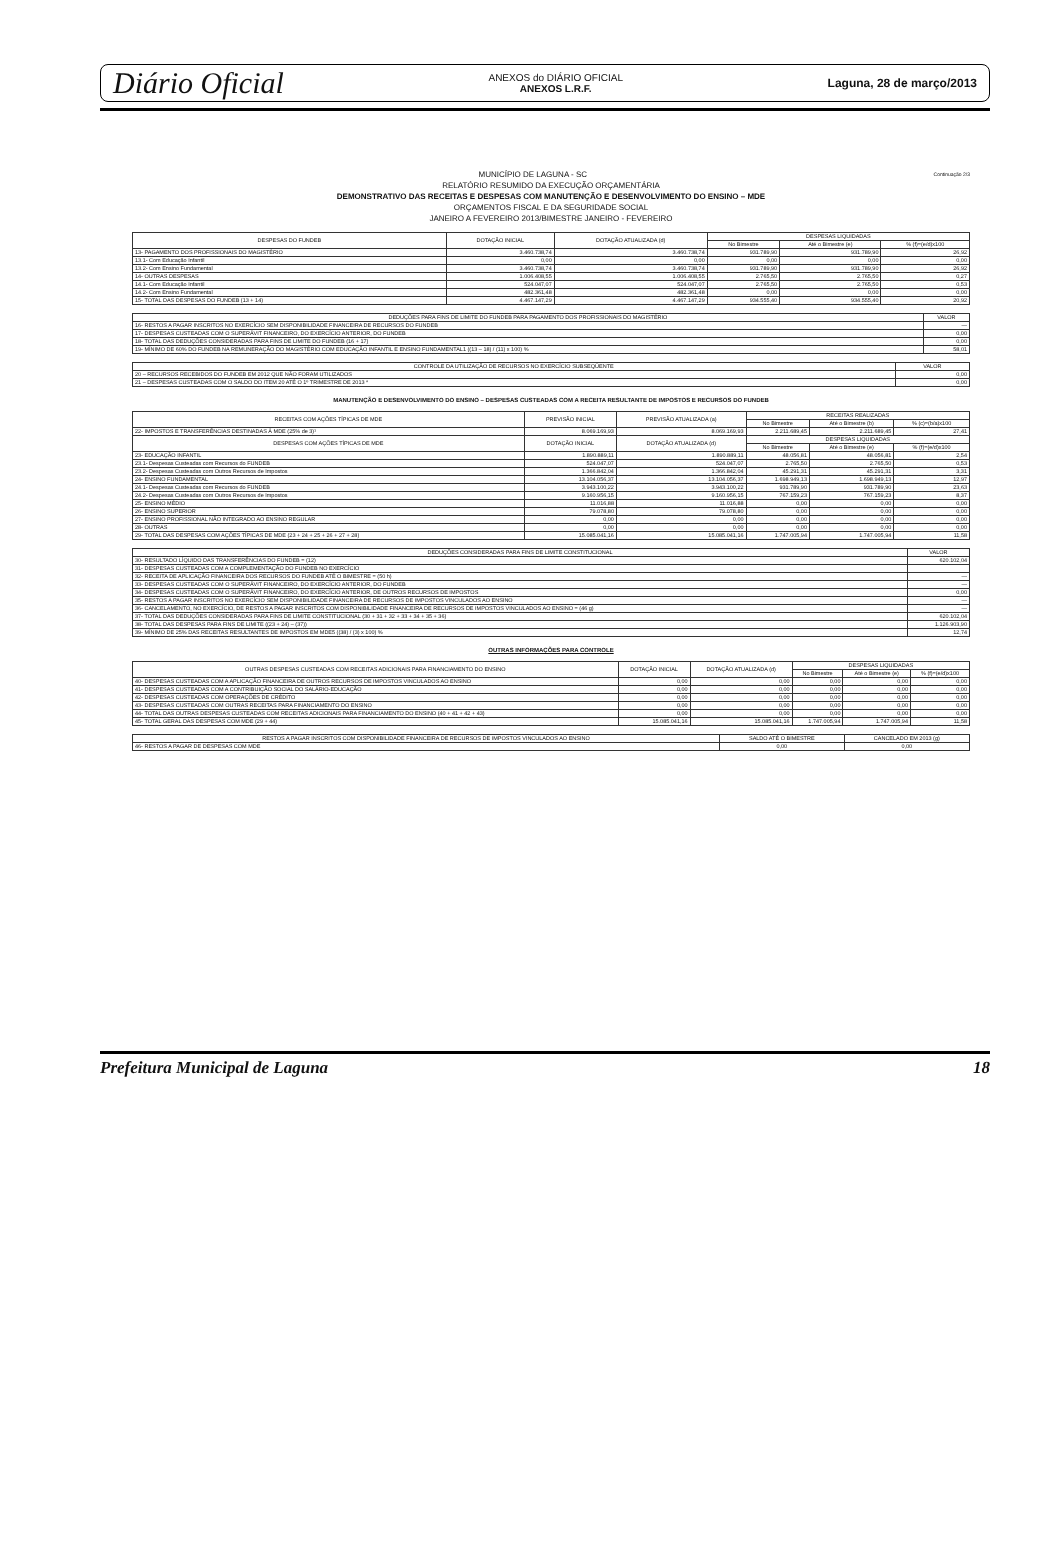Diário Oficial ANEXOS do DIÁRIO OFICIAL
ANEXOS L.R.F. Laguna, 28 de março/2013
Continuação 2/3 MUNICÍPIO DE LAGUNA - SC
RELATÓRIO RESUMIDO DA EXECUÇÃO ORÇAMENTÁRIA
DEMONSTRATIVO DAS RECEITAS E DESPESAS COM MANUTENÇÃO E DESENVOLVIMENTO DO ENSINO – MDE
ORÇAMENTOS FISCAL E DA SEGURIDADE SOCIAL
JANEIRO A FEVEREIRO 2013/BIMESTRE JANEIRO - FEVEREIRO
| DESPESAS DO FUNDEB | DOTAÇÃO INICIAL | DOTAÇÃO ATUALIZADA (d) | DESPESAS LIQUIDADAS | | |
| --- | --- | --- | --- | --- | --- |
| | | | No Bimestre | Até o Bimestre (e) | % (f)=(e/d)x100 |
| 13- PAGAMENTO DOS PROFISSIONAIS DO MAGISTÉRIO | 3.460.738,74 | 3.460.738,74 | 931.789,90 | 931.789,90 | 26,92 |
| 13.1- Com Educação Infantil | 0,00 | 0,00 | 0,00 | 0,00 | 0,00 |
| 13.2- Com Ensino Fundamental | 3.460.738,74 | 3.460.738,74 | 931.789,90 | 931.789,90 | 26,92 |
| 14- OUTRAS DESPESAS | 1.006.408,55 | 1.006.408,55 | 2.765,50 | 2.765,50 | 0,27 |
| 14.1- Com Educação Infantil | 524.047,07 | 524.047,07 | 2.765,50 | 2.765,50 | 0,53 |
| 14.2- Com Ensino Fundamental | 482.361,48 | 482.361,48 | 0,00 | 0,00 | 0,00 |
| 15- TOTAL DAS DESPESAS DO FUNDEB (13 + 14) | 4.467.147,29 | 4.467.147,29 | 934.555,40 | 934.555,40 | 20,92 |
| DEDUÇÕES PARA FINS DE LIMITE DO FUNDEB PARA PAGAMENTO DOS PROFISSIONAIS DO MAGISTÉRIO | VALOR |
| --- | --- |
| 16- RESTOS A PAGAR INSCRITOS NO EXERCÍCIO SEM DISPONIBILIDADE FINANCEIRA DE RECURSOS DO FUNDEB | — |
| 17- DESPESAS CUSTEADAS COM O SUPERÁVIT FINANCEIRO, DO EXERCÍCIO ANTERIOR, DO FUNDEB | 0,00 |
| 18- TOTAL DAS DEDUÇÕES CONSIDERADAS PARA FINS DE LIMITE DO FUNDEB (16 + 17) | 0,00 |
| 19- MÍNIMO DE 60% DO FUNDEB NA REMUNERAÇÃO DO MAGISTÉRIO COM EDUCAÇÃO INFANTIL E ENSINO FUNDAMENTAL1 ((13 – 18) / (11) x 100) % | 58,01 |
| CONTROLE DA UTILIZAÇÃO DE RECURSOS NO EXERCÍCIO SUBSEQÜENTE | VALOR |
| --- | --- |
| 20 – RECURSOS RECEBIDOS DO FUNDEB EM 2012 QUE NÃO FORAM UTILIZADOS | 0,00 |
| 21 – DESPESAS CUSTEADAS COM O SALDO DO ITEM 20 ATÉ O 1º TRIMESTRE DE 2013 * | 0,00 |
MANUTENÇÃO E DESENVOLVIMENTO DO ENSINO – DESPESAS CUSTEADAS COM A RECEITA RESULTANTE DE IMPOSTOS E RECURSOS DO FUNDEB
| RECEITAS COM AÇÕES TÍPICAS DE MDE | PREVISÃO INICIAL | PREVISÃO ATUALIZADA (a) | RECEITAS REALIZADAS | | |
| --- | --- | --- | --- | --- | --- |
| | | | No Bimestre | Até o Bimestre (b) | % (c)=(b/a)x100 |
| 22- IMPOSTOS E TRANSFERÊNCIAS DESTINADAS À MDE (25% de 3)¹ | 8.069.169,93 | 8.069.169,93 | 2.211.689,45 | 2.211.689,45 | 27,41 |
| DESPESAS COM AÇÕES TÍPICAS DE MDE | DOTAÇÃO INICIAL | DOTAÇÃO ATUALIZADA (d) | DESPESAS LIQUIDADAS | | |
| | | | No Bimestre | Até o Bimestre (e) | % (f)=(e/d)x100 |
| 23- EDUCAÇÃO INFANTIL | 1.890.889,11 | 1.890.889,11 | 48.056,81 | 48.056,81 | 2,54 |
| 23.1- Despesas Custeadas com Recursos do FUNDEB | 524.047,07 | 524.047,07 | 2.765,50 | 2.765,50 | 0,53 |
| 23.2- Despesas Custeadas com Outros Recursos de Impostos | 1.366.842,04 | 1.366.842,04 | 45.291,31 | 45.291,31 | 3,31 |
| 24- ENSINO FUNDAMENTAL | 13.104.056,37 | 13.104.056,37 | 1.698.949,13 | 1.698.949,13 | 12,97 |
| 24.1- Despesas Custeadas com Recursos do FUNDEB | 3.943.100,22 | 3.943.100,22 | 931.789,90 | 931.789,90 | 23,63 |
| 24.2- Despesas Custeadas com Outros Recursos de Impostos | 9.160.956,15 | 9.160.956,15 | 767.159,23 | 767.159,23 | 8,37 |
| 25- ENSINO MÉDIO | 11.016,88 | 11.016,88 | 0,00 | 0,00 | 0,00 |
| 26- ENSINO SUPERIOR | 79.078,80 | 79.078,80 | 0,00 | 0,00 | 0,00 |
| 27- ENSINO PROFISSIONAL NÃO INTEGRADO AO ENSINO REGULAR | 0,00 | 0,00 | 0,00 | 0,00 | 0,00 |
| 28- OUTRAS | 0,00 | 0,00 | 0,00 | 0,00 | 0,00 |
| 29- TOTAL DAS DESPESAS COM AÇÕES TÍPICAS DE MDE (23 + 24 + 25 + 26 + 27 + 28) | 15.085.041,16 | 15.085.041,16 | 1.747.005,94 | 1.747.005,94 | 11,58 |
| DEDUÇÕES CONSIDERADAS PARA FINS DE LIMITE CONSTITUCIONAL | VALOR |
| --- | --- |
| 30- RESULTADO LÍQUIDO DAS TRANSFERÊNCIAS DO FUNDEB = (12) | 620.102,04 |
| 31- DESPESAS CUSTEADAS COM A COMPLEMENTAÇÃO DO FUNDEB NO EXERCÍCIO | |
| 32- RECEITA DE APLICAÇÃO FINANCEIRA DOS RECURSOS DO FUNDEB ATÉ O BIMESTRE = (50 h) | — |
| 33- DESPESAS CUSTEADAS COM O SUPERÁVIT FINANCEIRO, DO EXERCÍCIO ANTERIOR, DO FUNDEB | — |
| 34- DESPESAS CUSTEADAS COM O SUPERÁVIT FINANCEIRO, DO EXERCÍCIO ANTERIOR, DE OUTROS RECURSOS DE IMPOSTOS | 0,00 |
| 35- RESTOS A PAGAR INSCRITOS NO EXERCÍCIO SEM DISPONIBILIDADE FINANCEIRA DE RECURSOS DE IMPOSTOS VINCULADOS AO ENSINO | — |
| 36- CANCELAMENTO, NO EXERCÍCIO, DE RESTOS A PAGAR INSCRITOS COM DISPONIBILIDADE FINANCEIRA DE RECURSOS DE IMPOSTOS VINCULADOS AO ENSINO = (46 g) | — |
| 37- TOTAL DAS DEDUÇÕES CONSIDERADAS PARA FINS DE LIMITE CONSTITUCIONAL (30 + 31 + 32 + 33 + 34 + 35 + 36) | 620.102,04 |
| 38- TOTAL DAS DESPESAS PARA FINS DE LIMITE ((23 + 24) – (37)) | 1.126.903,90 |
| 39- MÍNIMO DE 25% DAS RECEITAS RESULTANTES DE IMPOSTOS EM MDE5 ((38) / (3) x 100) % | 12,74 |
OUTRAS INFORMAÇÕES PARA CONTROLE
| OUTRAS DESPESAS CUSTEADAS COM RECEITAS ADICIONAIS PARA FINANCIAMENTO DO ENSINO | DOTAÇÃO INICIAL | DOTAÇÃO ATUALIZADA (d) | DESPESAS LIQUIDADAS | | |
| --- | --- | --- | --- | --- | --- |
| | | | No Bimestre | Até o Bimestre (e) | % (f)=(e/d)x100 |
| 40- DESPESAS CUSTEADAS COM A APLICAÇÃO FINANCEIRA DE OUTROS RECURSOS DE IMPOSTOS VINCULADOS AO ENSINO | 0,00 | 0,00 | 0,00 | 0,00 | 0,00 |
| 41- DESPESAS CUSTEADAS COM A CONTRIBUIÇÃO SOCIAL DO SALÁRIO-EDUCAÇÃO | 0,00 | 0,00 | 0,00 | 0,00 | 0,00 |
| 42- DESPESAS CUSTEADAS COM OPERAÇÕES DE CRÉDITO | 0,00 | 0,00 | 0,00 | 0,00 | 0,00 |
| 43- DESPESAS CUSTEADAS COM OUTRAS RECEITAS PARA FINANCIAMENTO DO ENSINO | 0,00 | 0,00 | 0,00 | 0,00 | 0,00 |
| 44- TOTAL DAS OUTRAS DESPESAS CUSTEADAS COM RECEITAS ADICIONAIS PARA FINANCIAMENTO DO ENSINO (40 + 41 + 42 + 43) | 0,00 | 0,00 | 0,00 | 0,00 | 0,00 |
| 45- TOTAL GERAL DAS DESPESAS COM MDE (29 + 44) | 15.085.041,16 | 15.085.041,16 | 1.747.005,94 | 1.747.005,94 | 11,58 |
| RESTOS A PAGAR INSCRITOS COM DISPONIBILIDADE FINANCEIRA DE RECURSOS DE IMPOSTOS VINCULADOS AO ENSINO | SALDO ATÉ O BIMESTRE | CANCELADO EM 2013 (g) |
| --- | --- | --- |
| 46- RESTOS A PAGAR DE DESPESAS COM MDE | 0,00 | 0,00 |
Prefeitura Municipal de Laguna 18